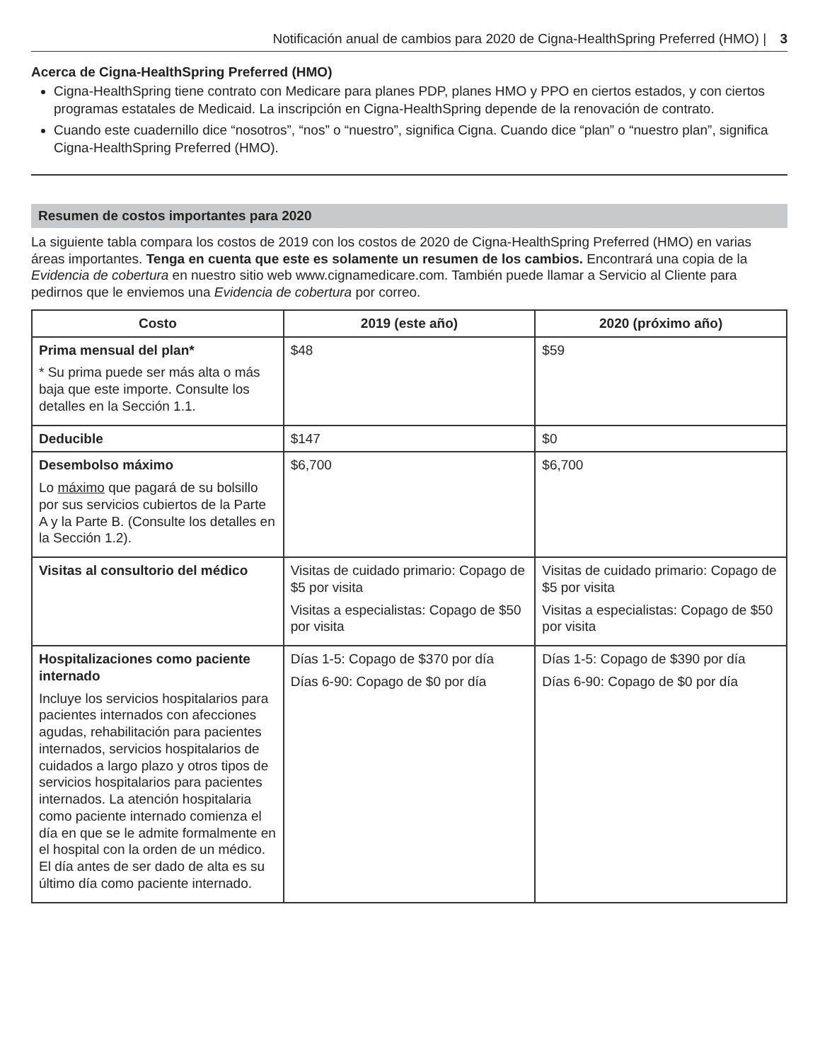Notificación anual de cambios para 2020 de Cigna-HealthSpring Preferred (HMO) | 3
Acerca de Cigna-HealthSpring Preferred (HMO)
Cigna-HealthSpring tiene contrato con Medicare para planes PDP, planes HMO y PPO en ciertos estados, y con ciertos programas estatales de Medicaid. La inscripción en Cigna-HealthSpring depende de la renovación de contrato.
Cuando este cuadernillo dice “nosotros”, “nos” o “nuestro”, significa Cigna. Cuando dice “plan” o “nuestro plan”, significa Cigna-HealthSpring Preferred (HMO).
Resumen de costos importantes para 2020
La siguiente tabla compara los costos de 2019 con los costos de 2020 de Cigna-HealthSpring Preferred (HMO) en varias áreas importantes. Tenga en cuenta que este es solamente un resumen de los cambios. Encontrará una copia de la Evidencia de cobertura en nuestro sitio web www.cignamedicare.com. También puede llamar a Servicio al Cliente para pedirnos que le enviemos una Evidencia de cobertura por correo.
| Costo | 2019 (este año) | 2020 (próximo año) |
| --- | --- | --- |
| Prima mensual del plan* * Su prima puede ser más alta o más baja que este importe. Consulte los detalles en la Sección 1.1. | $48 | $59 |
| Deducible | $147 | $0 |
| Desembolso máximo Lo máximo que pagará de su bolsillo por sus servicios cubiertos de la Parte A y la Parte B. (Consulte los detalles en la Sección 1.2). | $6,700 | $6,700 |
| Visitas al consultorio del médico | Visitas de cuidado primario: Copago de $5 por visita Visitas a especialistas: Copago de $50 por visita | Visitas de cuidado primario: Copago de $5 por visita Visitas a especialistas: Copago de $50 por visita |
| Hospitalizaciones como paciente internado Incluye los servicios hospitalarios para pacientes internados con afecciones agudas, rehabilitación para pacientes internados, servicios hospitalarios de cuidados a largo plazo y otros tipos de servicios hospitalarios para pacientes internados. La atención hospitalaria como paciente internado comienza el día en que se le admite formalmente en el hospital con la orden de un médico. El día antes de ser dado de alta es su último día como paciente internado. | Días 1-5: Copago de $370 por día Días 6-90: Copago de $0 por día | Días 1-5: Copago de $390 por día Días 6-90: Copago de $0 por día |